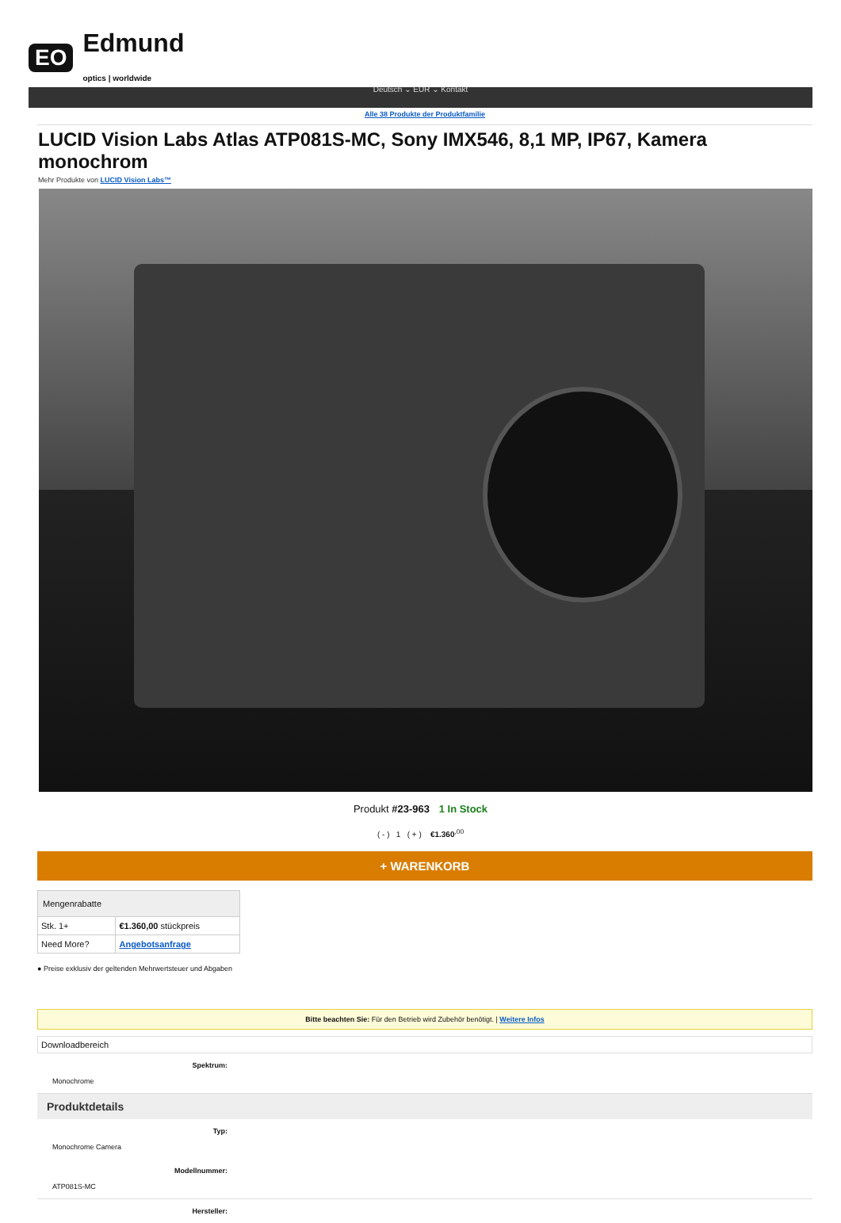EO Edmund
optics | worldwide
Deutsch ⌄ EUR ⌄ Kontakt
Alle 38 Produkte der Produktfamilie
LUCID Vision Labs Atlas ATP081S-MC, Sony IMX546, 8,1 MP, IP67, Kamera monochrom
Mehr Produkte von LUCID Vision Labs™
Produkt #23-963 1 In Stock
( - ) 1 ( + ) €1.360<sup>,00</sup>
+ WARENKORB
| Mengenrabatte | |
| --- | --- |
| Stk. 1+ | €1.360,00 stückpreis |
| Need More? | Angebotsanfrage |
● Preise exklusiv der geltenden Mehrwertsteuer und Abgaben
Bitte beachten Sie: Für den Betrieb wird Zubehör benötigt. | Weitere Infos
Downloadbereich
Spektrum:
Monochrome
Produktdetails
Typ:
Monochrome Camera
Modellnummer:
ATP081S-MC
Hersteller: